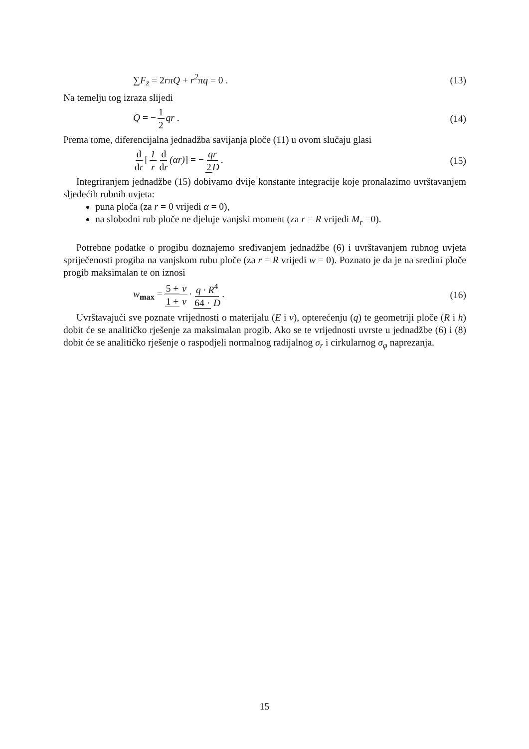∑F<sub>z</sub> = 2rπQ + r<sup>2</sup>πq = 0 . (13)
Na temelju tog izraza slijedi
Q = − 1 2 qr . (14)
Prema tome, diferencijalna jednadžba savijanja ploče (11) u ovom slučaju glasi
d dr [1 r d dr (αr)] = − qr 2 D. (15)
Integriranjem jednadžbe (15) dobivamo dvije konstante integracije koje pronalazimo uvrštavanjem sljedećih rubnih uvjeta:
puna ploča (za r = 0 vrijedi α = 0),
na slobodni rub ploče ne djeluje vanjski moment (za r = R vrijedi M<sub>r</sub> =0).
Potrebne podatke o progibu doznajemo sređivanjem jednadžbe (6) i uvrštavanjem rubnog uvjeta spriječenosti progiba na vanjskom rubu ploče (za r = R vrijedi w = 0). Poznato je da je na sredini ploče progib maksimalan te on iznosi
w<sub>max</sub> = 5 + ν 1 + ν · q · R<sup>4</sup> 64 · D. (16)
Uvrštavajući sve poznate vrijednosti o materijalu (E i ν), opterećenju (q) te geometriji ploče (R i h) dobit će se analitičko rješenje za maksimalan progib. Ako se te vrijednosti uvrste u jednadžbe (6) i (8) dobit će se analitičko rješenje o raspodjeli normalnog radijalnog σ<sub>r</sub> i cirkularnog σ<sub>φ</sub> naprezanja.
15